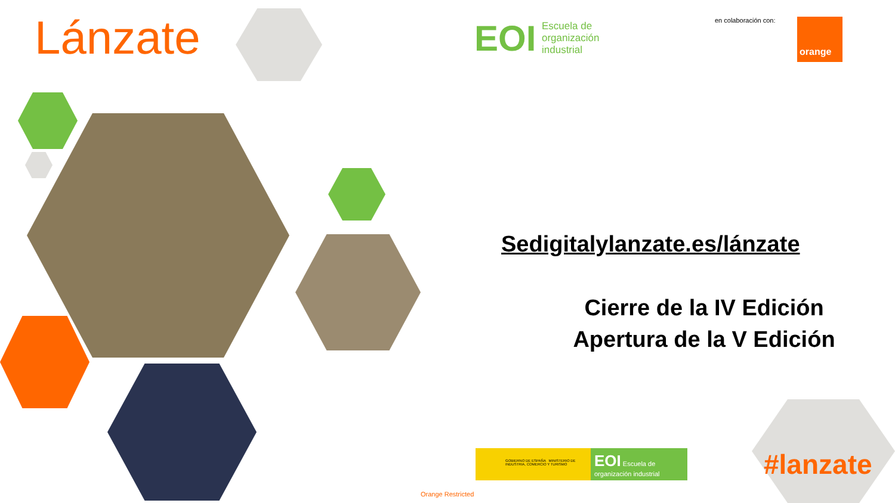Lánzate EOI
Escuela de
organización
industrial
en colaboración con: orange
Sedigitalylanzate.es/lánzate
Cierre de la IV Edición
Apertura de la V Edición
GOBIERNO DE ESPAÑA MINISTERIO DE INDUSTRIA, COMERCIO Y TURISMO
EOI Escuela de organización industrial
#lanzate
Orange Restricted